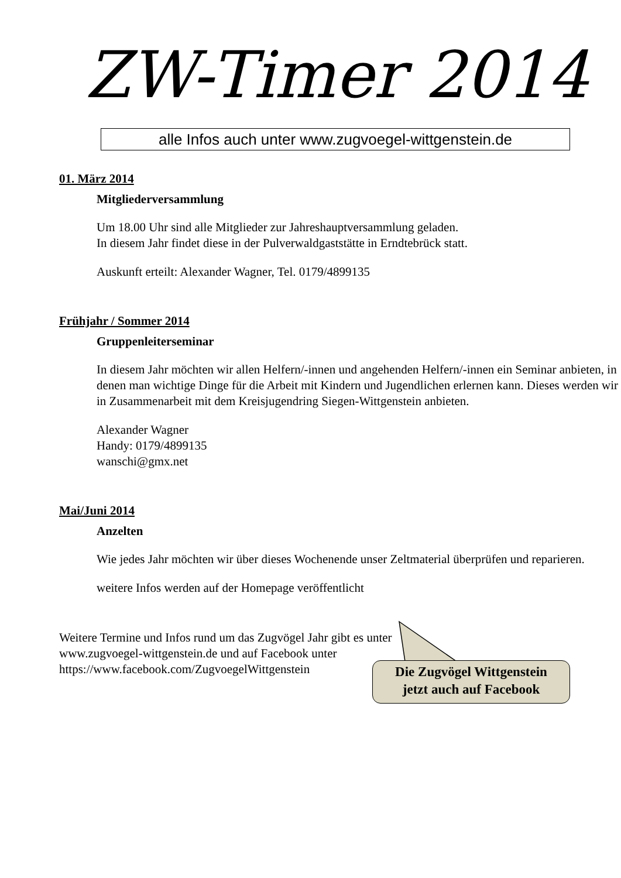ZW-Timer 2014
alle Infos auch unter www.zugvoegel-wittgenstein.de
01. März 2014
Mitgliederversammlung
Um 18.00 Uhr sind alle Mitglieder zur Jahreshauptversammlung geladen.
In diesem Jahr findet diese in der Pulverwaldgaststätte in Erndtebrück statt.
Auskunft erteilt: Alexander Wagner, Tel. 0179/4899135
Frühjahr / Sommer 2014
Gruppenleiterseminar
In diesem Jahr möchten wir allen Helfern/-innen und angehenden Helfern/-innen ein Seminar anbieten, in denen man wichtige Dinge für die Arbeit mit Kindern und Jugendlichen erlernen kann. Dieses werden wir in Zusammenarbeit mit dem Kreisjugendring Siegen-Wittgenstein anbieten.
Alexander Wagner
Handy: 0179/4899135
wanschi@gmx.net
Mai/Juni 2014
Anzelten
Wie jedes Jahr möchten wir über dieses Wochenende unser Zeltmaterial überprüfen und reparieren.
weitere Infos werden auf der Homepage veröffentlicht
Weitere Termine und Infos rund um das Zugvögel Jahr gibt es unter
www.zugvoegel-wittgenstein.de und auf Facebook unter
https://www.facebook.com/ZugvoegelWittgenstein
Die Zugvögel Wittgenstein
jetzt auch auf Facebook